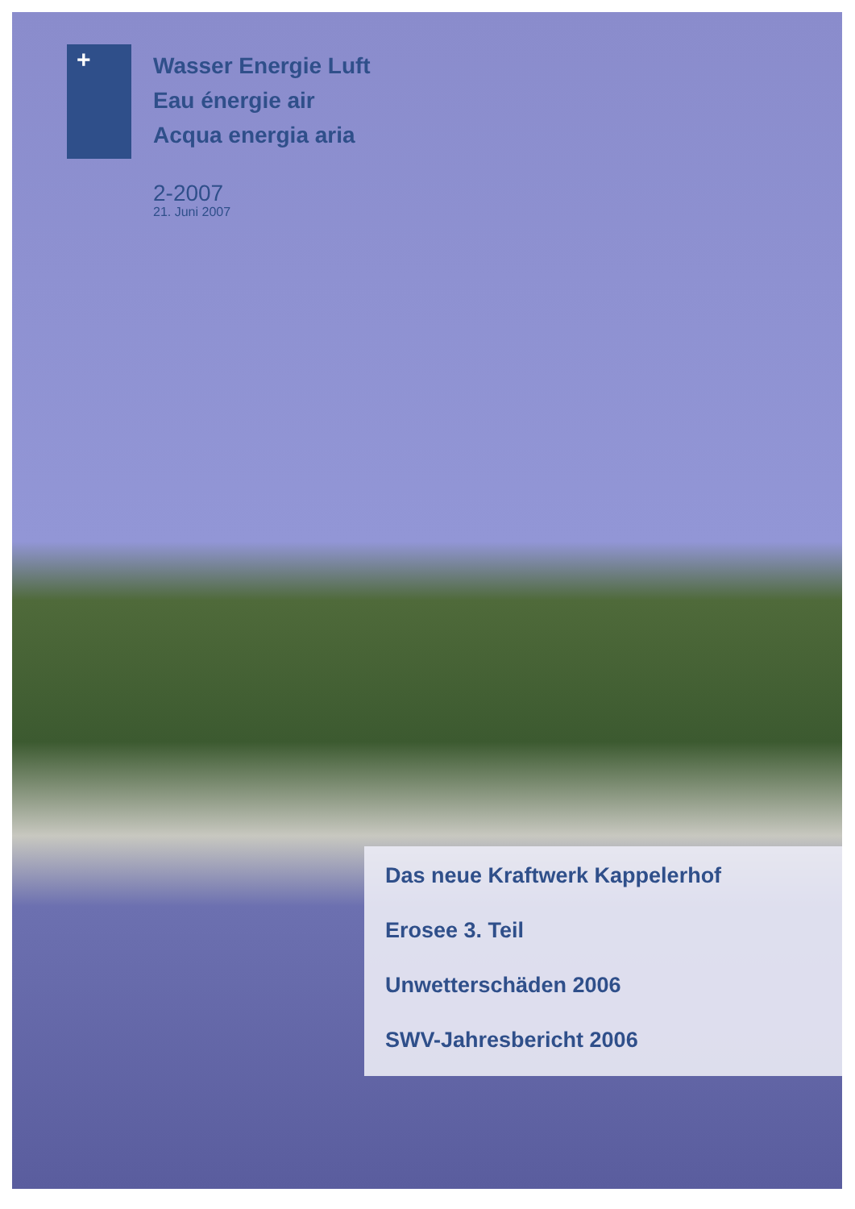+
Wasser Energie Luft
Eau énergie air
Acqua energia aria
2-2007
21. Juni 2007
Das neue Kraftwerk Kappelerhof
Erosee 3. Teil
Unwetterschäden 2006
SWV-Jahresbericht 2006